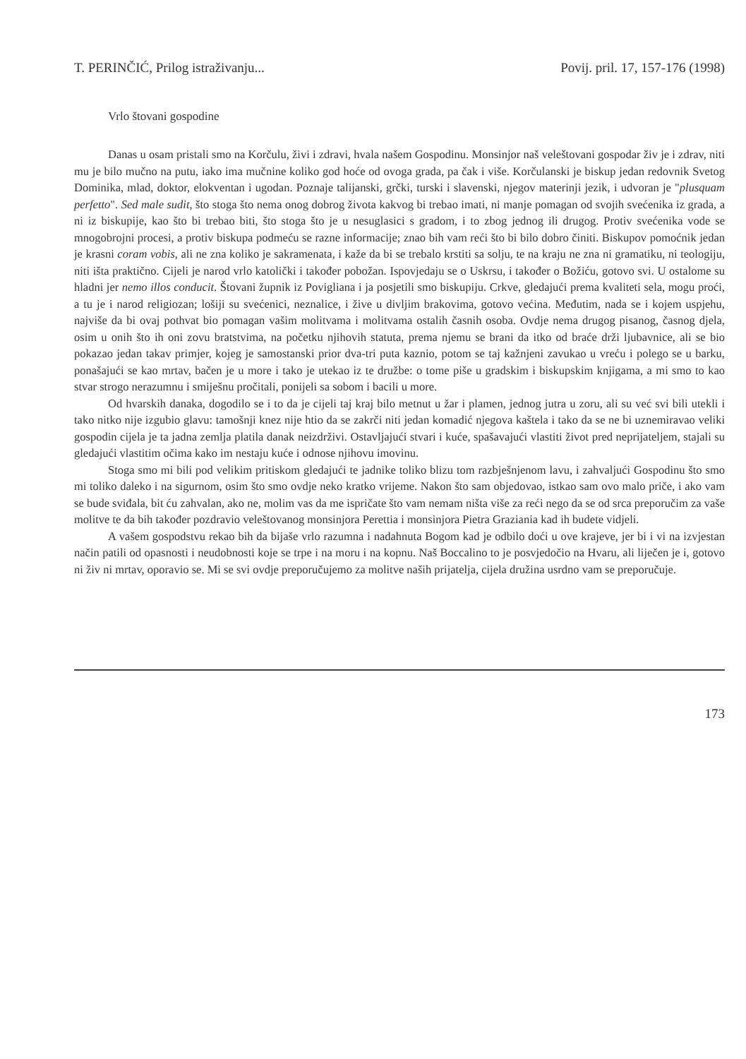T. PERINČIĆ, Prilog istraživanju... Povij. pril. 17, 157-176 (1998)
Vrlo štovani gospodine
Danas u osam pristali smo na Korčulu, živi i zdravi, hvala našem Gospodinu. Monsinjor naš veleštovani gospodar živ je i zdrav, niti mu je bilo mučno na putu, iako ima mučnine koliko god hoće od ovoga grada, pa čak i više. Korčulanski je biskup jedan redovnik Svetog Dominika, mlad, doktor, elokventan i ugodan. Poznaje talijanski, grčki, turski i slavenski, njegov materinji jezik, i udvoran je "plusquam perfetto". Sed male sudit, što stoga što nema onog dobrog života kakvog bi trebao imati, ni manje pomagan od svojih svećenika iz grada, a ni iz biskupije, kao što bi trebao biti, što stoga što je u nesuglasici s gradom, i to zbog jednog ili drugog. Protiv svećenika vode se mnogobrojni procesi, a protiv biskupa podmeću se razne informacije; znao bih vam reći što bi bilo dobro činiti. Biskupov pomoćnik jedan je krasni coram vobis, ali ne zna koliko je sakramenata, i kaže da bi se trebalo krstiti sa solju, te na kraju ne zna ni gramatiku, ni teologiju, niti išta praktično. Cijeli je narod vrlo katolički i također pobožan. Ispovjedaju se o Uskrsu, i također o Božiću, gotovo svi. U ostalome su hladni jer nemo illos conducit. Štovani župnik iz Povigliana i ja posjetili smo biskupiju. Crkve, gledajući prema kvaliteti sela, mogu proći, a tu je i narod religiozan; lošiji su svećenici, neznalice, i žive u divljim brakovima, gotovo većina. Međutim, nada se i kojem uspjehu, najviše da bi ovaj pothvat bio pomagan vašim molitvama i molitvama ostalih časnih osoba. Ovdje nema drugog pisanog, časnog djela, osim u onih što ih oni zovu bratstvima, na početku njihovih statuta, prema njemu se brani da itko od braće drži ljubavnice, ali se bio pokazao jedan takav primjer, kojeg je samostanski prior dva-tri puta kaznio, potom se taj kažnjeni zavukao u vreću i polego se u barku, ponašajući se kao mrtav, bačen je u more i tako je utekao iz te družbe: o tome piše u gradskim i biskupskim knjigama, a mi smo to kao stvar strogo nerazumnu i smiješnu pročitali, ponijeli sa sobom i bacili u more.
Od hvarskih danaka, dogodilo se i to da je cijeli taj kraj bilo metnut u žar i plamen, jednog jutra u zoru, ali su već svi bili utekli i tako nitko nije izgubio glavu: tamošnji knez nije htio da se zakrči niti jedan komadić njegova kaštela i tako da se ne bi uznemiravao veliki gospodin cijela je ta jadna zemlja platila danak neizdrživi. Ostavljajući stvari i kuće, spašavajući vlastiti život pred neprijateljem, stajali su gledajući vlastitim očima kako im nestaju kuće i odnose njihovu imovinu.
Stoga smo mi bili pod velikim pritiskom gledajući te jadnike toliko blizu tom razbješnjenom lavu, i zahvaljući Gospodinu što smo mi toliko daleko i na sigurnom, osim što smo ovdje neko kratko vrijeme. Nakon što sam objedovao, istkao sam ovo malo priče, i ako vam se bude sviđala, bit ću zahvalan, ako ne, molim vas da me ispričate što vam nemam ništa više za reći nego da se od srca preporučim za vaše molitve te da bih također pozdravio veleštovanog monsinjora Perettia i monsinjora Pietra Graziania kad ih budete vidjeli.
A vašem gospodstvu rekao bih da bijaše vrlo razumna i nadahnuta Bogom kad je odbilo doći u ove krajeve, jer bi i vi na izvjestan način patili od opasnosti i neudobnosti koje se trpe i na moru i na kopnu. Naš Boccalino to je posvjedočio na Hvaru, ali liječen je i, gotovo ni živ ni mrtav, oporavio se. Mi se svi ovdje preporučujemo za molitve naših prijatelja, cijela družina usrdno vam se preporučuje.
173